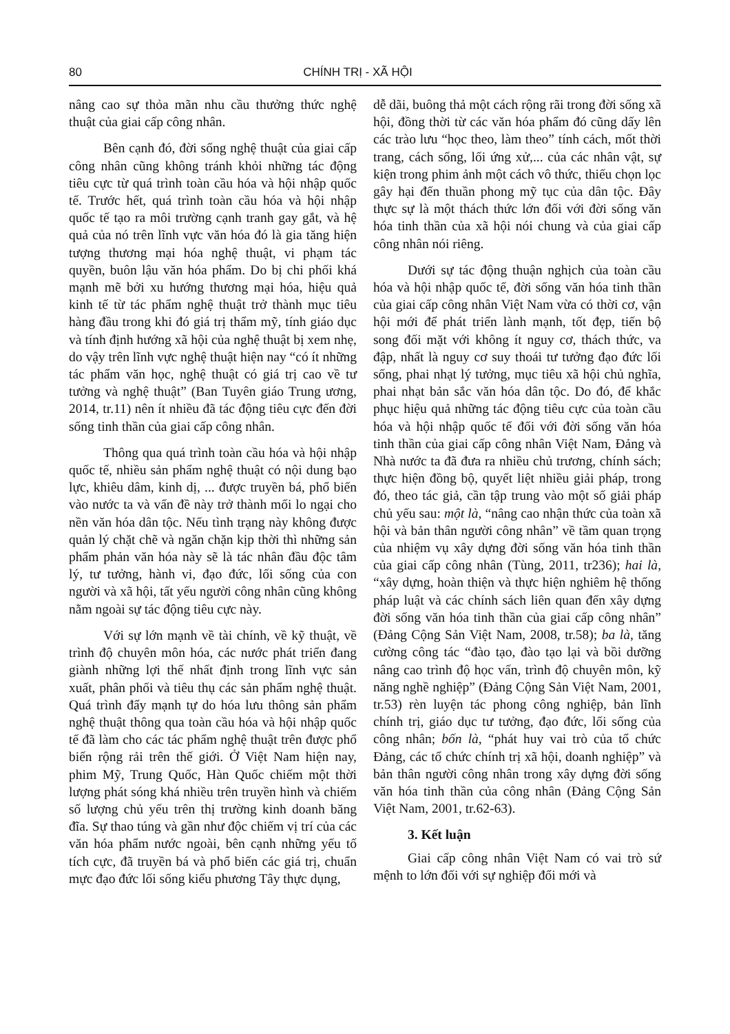80 CHÍNH TRỊ - XÃ HỘI
nâng cao sự thỏa mãn nhu cầu thưởng thức nghệ thuật của giai cấp công nhân.
Bên cạnh đó, đời sống nghệ thuật của giai cấp công nhân cũng không tránh khỏi những tác động tiêu cực từ quá trình toàn cầu hóa và hội nhập quốc tế. Trước hết, quá trình toàn cầu hóa và hội nhập quốc tế tạo ra môi trường cạnh tranh gay gắt, và hệ quả của nó trên lĩnh vực văn hóa đó là gia tăng hiện tượng thương mại hóa nghệ thuật, vi phạm tác quyền, buôn lậu văn hóa phẩm. Do bị chi phối khá mạnh mẽ bởi xu hướng thương mại hóa, hiệu quả kinh tế từ tác phẩm nghệ thuật trở thành mục tiêu hàng đầu trong khi đó giá trị thẩm mỹ, tính giáo dục và tính định hướng xã hội của nghệ thuật bị xem nhẹ, do vậy trên lĩnh vực nghệ thuật hiện nay “có ít những tác phẩm văn học, nghệ thuật có giá trị cao về tư tưởng và nghệ thuật” (Ban Tuyên giáo Trung ương, 2014, tr.11) nên ít nhiều đã tác động tiêu cực đến đời sống tinh thần của giai cấp công nhân.
Thông qua quá trình toàn cầu hóa và hội nhập quốc tế, nhiều sản phẩm nghệ thuật có nội dung bạo lực, khiêu dâm, kinh dị, ... được truyền bá, phổ biến vào nước ta và vấn đề này trở thành mối lo ngại cho nền văn hóa dân tộc. Nếu tình trạng này không được quản lý chặt chẽ và ngăn chặn kịp thời thì những sản phẩm phản văn hóa này sẽ là tác nhân đầu độc tâm lý, tư tưởng, hành vi, đạo đức, lối sống của con người và xã hội, tất yếu người công nhân cũng không nằm ngoài sự tác động tiêu cực này.
Với sự lớn mạnh về tài chính, về kỹ thuật, về trình độ chuyên môn hóa, các nước phát triển đang giành những lợi thế nhất định trong lĩnh vực sản xuất, phân phối và tiêu thụ các sản phẩm nghệ thuật. Quá trình đẩy mạnh tự do hóa lưu thông sản phẩm nghệ thuật thông qua toàn cầu hóa và hội nhập quốc tế đã làm cho các tác phẩm nghệ thuật trên được phổ biến rộng rải trên thế giới. Ở Việt Nam hiện nay, phim Mỹ, Trung Quốc, Hàn Quốc chiếm một thời lượng phát sóng khá nhiều trên truyền hình và chiếm số lượng chủ yếu trên thị trường kinh doanh băng đĩa. Sự thao túng và gần như độc chiếm vị trí của các văn hóa phẩm nước ngoài, bên cạnh những yếu tố tích cực, đã truyền bá và phổ biến các giá trị, chuẩn mực đạo đức lối sống kiểu phương Tây thực dụng,
dễ dãi, buông thả một cách rộng rãi trong đời sống xã hội, đồng thời từ các văn hóa phẩm đó cũng dấy lên các trào lưu “học theo, làm theo” tính cách, mốt thời trang, cách sống, lối ứng xử,... của các nhân vật, sự kiện trong phim ảnh một cách vô thức, thiếu chọn lọc gây hại đến thuần phong mỹ tục của dân tộc. Đây thực sự là một thách thức lớn đối với đời sống văn hóa tinh thần của xã hội nói chung và của giai cấp công nhân nói riêng.
Dưới sự tác động thuận nghịch của toàn cầu hóa và hội nhập quốc tế, đời sống văn hóa tinh thần của giai cấp công nhân Việt Nam vừa có thời cơ, vận hội mới để phát triển lành mạnh, tốt đẹp, tiến bộ song đối mặt với không ít nguy cơ, thách thức, va đập, nhất là nguy cơ suy thoái tư tưởng đạo đức lối sống, phai nhạt lý tưởng, mục tiêu xã hội chủ nghĩa, phai nhạt bản sắc văn hóa dân tộc. Do đó, để khắc phục hiệu quả những tác động tiêu cực của toàn cầu hóa và hội nhập quốc tế đối với đời sống văn hóa tinh thần của giai cấp công nhân Việt Nam, Đảng và Nhà nước ta đã đưa ra nhiều chủ trương, chính sách; thực hiện đồng bộ, quyết liệt nhiều giải pháp, trong đó, theo tác giả, cần tập trung vào một số giải pháp chủ yếu sau: một là, “nâng cao nhận thức của toàn xã hội và bản thân người công nhân” về tầm quan trọng của nhiệm vụ xây dựng đời sống văn hóa tinh thần của giai cấp công nhân (Tùng, 2011, tr236); hai là, “xây dựng, hoàn thiện và thực hiện nghiêm hệ thống pháp luật và các chính sách liên quan đến xây dựng đời sống văn hóa tinh thần của giai cấp công nhân” (Đảng Cộng Sản Việt Nam, 2008, tr.58); ba là, tăng cường công tác “đào tạo, đào tạo lại và bồi dưỡng nâng cao trình độ học vấn, trình độ chuyên môn, kỹ năng nghề nghiệp” (Đảng Cộng Sản Việt Nam, 2001, tr.53) rèn luyện tác phong công nghiệp, bản lĩnh chính trị, giáo dục tư tưởng, đạo đức, lối sống của công nhân; bốn là, “phát huy vai trò của tổ chức Đảng, các tổ chức chính trị xã hội, doanh nghiệp” và bản thân người công nhân trong xây dựng đời sống văn hóa tinh thần của công nhân (Đảng Cộng Sản Việt Nam, 2001, tr.62-63).
3. Kết luận
Giai cấp công nhân Việt Nam có vai trò sứ mệnh to lớn đối với sự nghiệp đổi mới và